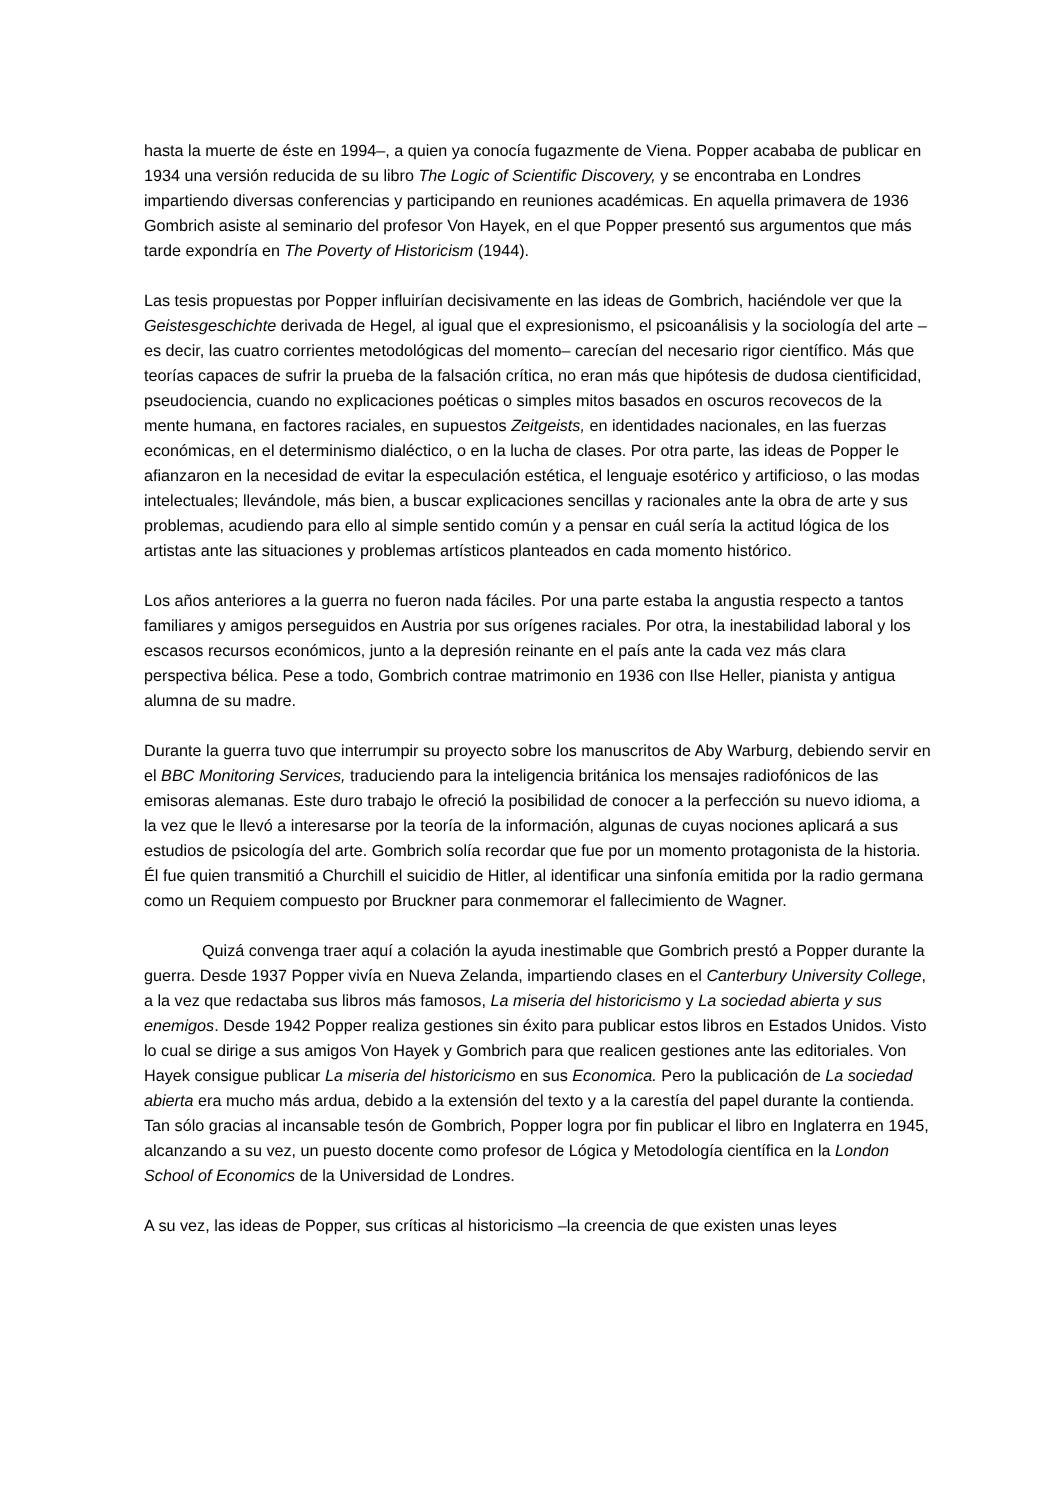hasta la muerte de éste en 1994–, a quien ya conocía fugazmente de Viena. Popper acababa de publicar en 1934 una versión reducida de su libro The Logic of Scientific Discovery, y se encontraba en Londres impartiendo diversas conferencias y participando en reuniones académicas. En aquella primavera de 1936 Gombrich asiste al seminario del profesor Von Hayek, en el que Popper presentó sus argumentos que más tarde expondría en The Poverty of Historicism (1944).
Las tesis propuestas por Popper influirían decisivamente en las ideas de Gombrich, haciéndole ver que la Geistesgeschichte derivada de Hegel, al igual que el expresionismo, el psicoanálisis y la sociología del arte –es decir, las cuatro corrientes metodológicas del momento– carecían del necesario rigor científico. Más que teorías capaces de sufrir la prueba de la falsación crítica, no eran más que hipótesis de dudosa cientificidad, pseudociencia, cuando no explicaciones poéticas o simples mitos basados en oscuros recovecos de la mente humana, en factores raciales, en supuestos Zeitgeists, en identidades nacionales, en las fuerzas económicas, en el determinismo dialéctico, o en la lucha de clases. Por otra parte, las ideas de Popper le afianzaron en la necesidad de evitar la especulación estética, el lenguaje esotérico y artificioso, o las modas intelectuales; llevándole, más bien, a buscar explicaciones sencillas y racionales ante la obra de arte y sus problemas, acudiendo para ello al simple sentido común y a pensar en cuál sería la actitud lógica de los artistas ante las situaciones y problemas artísticos planteados en cada momento histórico.
Los años anteriores a la guerra no fueron nada fáciles. Por una parte estaba la angustia respecto a tantos familiares y amigos perseguidos en Austria por sus orígenes raciales. Por otra, la inestabilidad laboral y los escasos recursos económicos, junto a la depresión reinante en el país ante la cada vez más clara perspectiva bélica. Pese a todo, Gombrich contrae matrimonio en 1936 con Ilse Heller, pianista y antigua alumna de su madre.
Durante la guerra tuvo que interrumpir su proyecto sobre los manuscritos de Aby Warburg, debiendo servir en el BBC Monitoring Services, traduciendo para la inteligencia británica los mensajes radiofónicos de las emisoras alemanas. Este duro trabajo le ofreció la posibilidad de conocer a la perfección su nuevo idioma, a la vez que le llevó a interesarse por la teoría de la información, algunas de cuyas nociones aplicará a sus estudios de psicología del arte. Gombrich solía recordar que fue por un momento protagonista de la historia. Él fue quien transmitió a Churchill el suicidio de Hitler, al identificar una sinfonía emitida por la radio germana como un Requiem compuesto por Bruckner para conmemorar el fallecimiento de Wagner.
Quizá convenga traer aquí a colación la ayuda inestimable que Gombrich prestó a Popper durante la guerra. Desde 1937 Popper vivía en Nueva Zelanda, impartiendo clases en el Canterbury University College, a la vez que redactaba sus libros más famosos, La miseria del historicismo y La sociedad abierta y sus enemigos. Desde 1942 Popper realiza gestiones sin éxito para publicar estos libros en Estados Unidos. Visto lo cual se dirige a sus amigos Von Hayek y Gombrich para que realicen gestiones ante las editoriales. Von Hayek consigue publicar La miseria del historicismo en sus Economica. Pero la publicación de La sociedad abierta era mucho más ardua, debido a la extensión del texto y a la carestía del papel durante la contienda. Tan sólo gracias al incansable tesón de Gombrich, Popper logra por fin publicar el libro en Inglaterra en 1945, alcanzando a su vez, un puesto docente como profesor de Lógica y Metodología científica en la London School of Economics de la Universidad de Londres.
A su vez, las ideas de Popper, sus críticas al historicismo –la creencia de que existen unas leyes